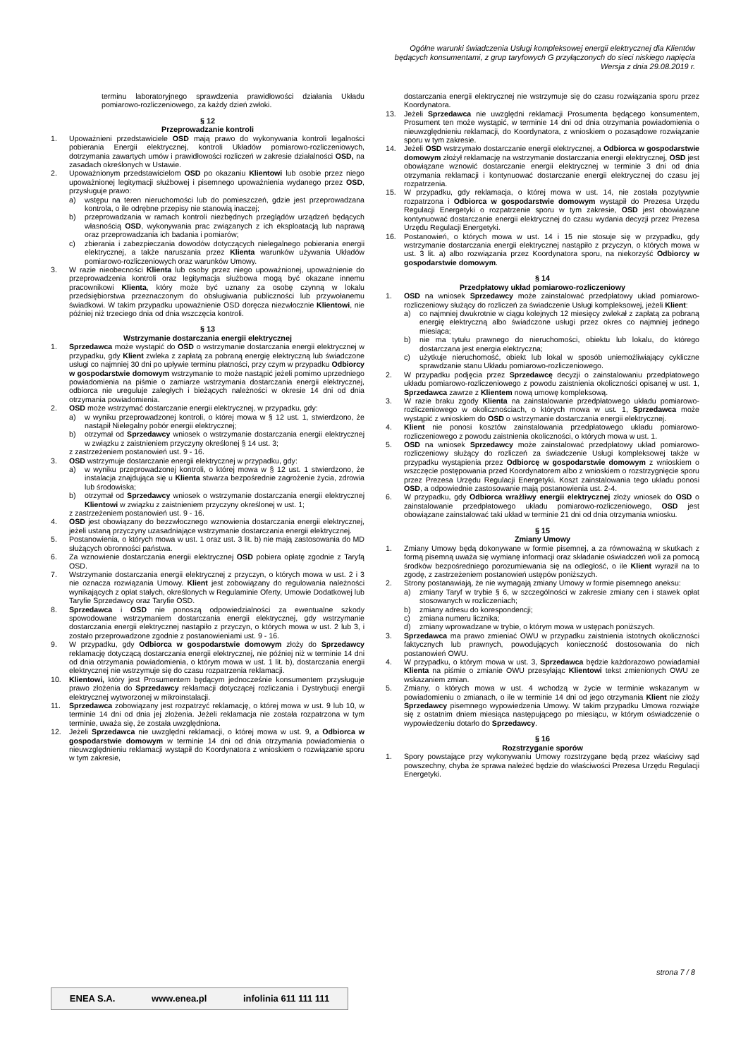Ogólne warunki świadczenia Usługi kompleksowej energii elektrycznej dla Klientów
będących konsumentami, z grup taryfowych G przyłączonych do sieci niskiego napięcia
Wersja z dnia 29.08.2019 r.
terminu laboratoryjnego sprawdzenia prawidłowości działania Układu pomiarowo-rozliczeniowego, za każdy dzień zwłoki.
§ 12
Przeprowadzanie kontroli
1. Upoważnieni przedstawiciele OSD mają prawo do wykonywania kontroli legalności pobierania Energii elektrycznej, kontroli Układów pomiarowo-rozliczeniowych, dotrzymania zawartych umów i prawidłowości rozliczeń w zakresie działalności OSD, na zasadach określonych w Ustawie.
2. Upoważnionym przedstawicielom OSD po okazaniu Klientowi lub osobie przez niego upoważnionej legitymacji służbowej i pisemnego upoważnienia wydanego przez OSD, przysługuje prawo:
a) wstępu na teren nieruchomości lub do pomieszczeń, gdzie jest przeprowadzana kontrola, o ile odrębne przepisy nie stanowią inaczej;
b) przeprowadzania w ramach kontroli niezbędnych przeglądów urządzeń będących własnością OSD, wykonywania prac związanych z ich eksploatacją lub naprawą oraz przeprowadzania ich badania i pomiarów;
c) zbierania i zabezpieczania dowodów dotyczących nielegalnego pobierania energii elektrycznej, a także naruszania przez Klienta warunków używania Układów pomiarowo-rozliczeniowych oraz warunków Umowy.
3. W razie nieobecności Klienta lub osoby przez niego upoważnionej, upoważnienie do przeprowadzenia kontroli oraz legitymacja służbowa mogą być okazane innemu pracownikowi Klienta, który może być uznany za osobę czynną w lokalu przedsiębiorstwa przeznaczonym do obsługiwania publiczności lub przywołanemu świadkowi. W takim przypadku upoważnienie OSD doręcza niezwłocznie Klientowi, nie później niż trzeciego dnia od dnia wszczęcia kontroli.
§ 13
Wstrzymanie dostarczania energii elektrycznej
1. Sprzedawca może wystąpić do OSD o wstrzymanie dostarczania energii elektrycznej w przypadku, gdy Klient zwleka z zapłatą za pobraną energię elektryczną lub świadczone usługi co najmniej 30 dni po upływie terminu płatności, przy czym w przypadku Odbiorcy w gospodarstwie domowym wstrzymanie to może nastąpić jeżeli pomimo uprzedniego powiadomienia na piśmie o zamiarze wstrzymania dostarczania energii elektrycznej, odbiorca nie ureguluje zaległych i bieżących należności w okresie 14 dni od dnia otrzymania powiadomienia.
2. OSD może wstrzymać dostarczanie energii elektrycznej, w przypadku, gdy:
a) w wyniku przeprowadzonej kontroli, o której mowa w § 12 ust. 1, stwierdzono, że nastąpił Nielegalny pobór energii elektrycznej;
b) otrzymał od Sprzedawcy wniosek o wstrzymanie dostarczania energii elektrycznej w związku z zaistnieniem przyczyny określonej § 14 ust. 3;
z zastrzeżeniem postanowień ust. 9 - 16.
3. OSD wstrzymuje dostarczanie energii elektrycznej w przypadku, gdy:
a) w wyniku przeprowadzonej kontroli, o której mowa w § 12 ust. 1 stwierdzono, że instalacja znajdująca się u Klienta stwarza bezpośrednie zagrożenie życia, zdrowia lub środowiska;
b) otrzymał od Sprzedawcy wniosek o wstrzymanie dostarczania energii elektrycznej Klientowi w związku z zaistnieniem przyczyny określonej w ust. 1;
z zastrzeżeniem postanowień ust. 9 - 16.
4. OSD jest obowiązany do bezzwłocznego wznowienia dostarczania energii elektrycznej, jeżeli ustaną przyczyny uzasadniające wstrzymanie dostarczania energii elektrycznej.
5. Postanowienia, o których mowa w ust. 1 oraz ust. 3 lit. b) nie mają zastosowania do MD służących obronności państwa.
6. Za wznowienie dostarczania energii elektrycznej OSD pobiera opłatę zgodnie z Taryfą OSD.
7. Wstrzymanie dostarczania energii elektrycznej z przyczyn, o których mowa w ust. 2 i 3 nie oznacza rozwiązania Umowy. Klient jest zobowiązany do regulowania należności wynikających z opłat stałych, określonych w Regulaminie Oferty, Umowie Dodatkowej lub Taryfie Sprzedawcy oraz Taryfie OSD.
8. Sprzedawca i OSD nie ponoszą odpowiedzialności za ewentualne szkody spowodowane wstrzymaniem dostarczania energii elektrycznej, gdy wstrzymanie dostarczania energii elektrycznej nastąpiło z przyczyn, o których mowa w ust. 2 lub 3, i zostało przeprowadzone zgodnie z postanowieniami ust. 9 - 16.
9. W przypadku, gdy Odbiorca w gospodarstwie domowym złoży do Sprzedawcy reklamację dotyczącą dostarczania energii elektrycznej, nie później niż w terminie 14 dni od dnia otrzymania powiadomienia, o którym mowa w ust. 1 lit. b), dostarczania energii elektrycznej nie wstrzymuje się do czasu rozpatrzenia reklamacji.
10. Klientowi, który jest Prosumentem będącym jednocześnie konsumentem przysługuje prawo złożenia do Sprzedawcy reklamacji dotyczącej rozliczania i Dystrybucji energii elektrycznej wytworzonej w mikroinstalacji.
11. Sprzedawca zobowiązany jest rozpatrzyć reklamację, o której mowa w ust. 9 lub 10, w terminie 14 dni od dnia jej złożenia. Jeżeli reklamacja nie została rozpatrzona w tym terminie, uważa się, że została uwzględniona.
12. Jeżeli Sprzedawca nie uwzględni reklamacji, o której mowa w ust. 9, a Odbiorca w gospodarstwie domowym w terminie 14 dni od dnia otrzymania powiadomienia o nieuwzględnieniu reklamacji wystąpił do Koordynatora z wnioskiem o rozwiązanie sporu w tym zakresie,
dostarczania energii elektrycznej nie wstrzymuje się do czasu rozwiązania sporu przez Koordynatora.
13. Jeżeli Sprzedawca nie uwzględni reklamacji Prosumenta będącego konsumentem, Prosument ten może wystąpić, w terminie 14 dni od dnia otrzymania powiadomienia o nieuwzględnieniu reklamacji, do Koordynatora, z wnioskiem o pozasądowe rozwiązanie sporu w tym zakresie.
14. Jeżeli OSD wstrzymało dostarczanie energii elektrycznej, a Odbiorca w gospodarstwie domowym złożył reklamację na wstrzymanie dostarczania energii elektrycznej, OSD jest obowiązane wznowić dostarczanie energii elektrycznej w terminie 3 dni od dnia otrzymania reklamacji i kontynuować dostarczanie energii elektrycznej do czasu jej rozpatrzenia.
15. W przypadku, gdy reklamacja, o której mowa w ust. 14, nie została pozytywnie rozpatrzona i Odbiorca w gospodarstwie domowym wystąpił do Prezesa Urzędu Regulacji Energetyki o rozpatrzenie sporu w tym zakresie, OSD jest obowiązane kontynuować dostarczanie energii elektrycznej do czasu wydania decyzji przez Prezesa Urzędu Regulacji Energetyki.
16. Postanowień, o których mowa w ust. 14 i 15 nie stosuje się w przypadku, gdy wstrzymanie dostarczania energii elektrycznej nastąpiło z przyczyn, o których mowa w ust. 3 lit. a) albo rozwiązania przez Koordynatora sporu, na niekorzyść Odbiorcy w gospodarstwie domowym.
§ 14
Przedpłatowy układ pomiarowo-rozliczeniowy
1. OSD na wniosek Sprzedawcy może zainstalować przedpłatowy układ pomiarowo-rozliczeniowy służący do rozliczeń za świadczenie Usługi kompleksowej, jeżeli Klient:
a) co najmniej dwukrotnie w ciągu kolejnych 12 miesięcy zwlekał z zapłatą za pobraną energię elektryczną albo świadczone usługi przez okres co najmniej jednego miesiąca;
b) nie ma tytułu prawnego do nieruchomości, obiektu lub lokalu, do którego dostarczana jest energia elektryczna;
c) użytkuje nieruchomość, obiekt lub lokal w sposób uniemożliwiający cykliczne sprawdzanie stanu Układu pomiarowo-rozliczeniowego.
2. W przypadku podjęcia przez Sprzedawcę decyzji o zainstalowaniu przedpłatowego układu pomiarowo-rozliczeniowego z powodu zaistnienia okoliczności opisanej w ust. 1, Sprzedawca zawrze z Klientem nową umowę kompleksową.
3. W razie braku zgody Klienta na zainstalowanie przedpłatowego układu pomiarowo-rozliczeniowego w okolicznościach, o których mowa w ust. 1, Sprzedawca może wystąpić z wnioskiem do OSD o wstrzymanie dostarczania energii elektrycznej.
4. Klient nie ponosi kosztów zainstalowania przedpłatowego układu pomiarowo-rozliczeniowego z powodu zaistnienia okoliczności, o których mowa w ust. 1.
5. OSD na wniosek Sprzedawcy może zainstalować przedpłatowy układ pomiarowo-rozliczeniowy służący do rozliczeń za świadczenie Usługi kompleksowej także w przypadku wystąpienia przez Odbiorcę w gospodarstwie domowym z wnioskiem o wszczęcie postępowania przed Koordynatorem albo z wnioskiem o rozstrzygnięcie sporu przez Prezesa Urzędu Regulacji Energetyki. Koszt zainstalowania tego układu ponosi OSD, a odpowiednie zastosowanie mają postanowienia ust. 2-4.
6. W przypadku, gdy Odbiorca wrażliwy energii elektrycznej złoży wniosek do OSD o zainstalowanie przedpłatowego układu pomiarowo-rozliczeniowego, OSD jest obowiązane zainstalować taki układ w terminie 21 dni od dnia otrzymania wniosku.
§ 15
Zmiany Umowy
1. Zmiany Umowy będą dokonywane w formie pisemnej, a za równoważną w skutkach z formą pisemną uważa się wymianę informacji oraz składanie oświadczeń woli za pomocą środków bezpośredniego porozumiewania się na odległość, o ile Klient wyraził na to zgodę, z zastrzeżeniem postanowień ustępów poniższych.
2. Strony postanawiają, że nie wymagają zmiany Umowy w formie pisemnego aneksu:
a) zmiany Taryf w trybie § 6, w szczególności w zakresie zmiany cen i stawek opłat stosowanych w rozliczeniach;
b) zmiany adresu do korespondencji;
c) zmiana numeru licznika;
d) zmiany wprowadzane w trybie, o którym mowa w ustępach poniższych.
3. Sprzedawca ma prawo zmieniać OWU w przypadku zaistnienia istotnych okoliczności faktycznych lub prawnych, powodujących konieczność dostosowania do nich postanowień OWU.
4. W przypadku, o którym mowa w ust. 3, Sprzedawca będzie każdorazowo powiadamiał Klienta na piśmie o zmianie OWU przesyłając Klientowi tekst zmienionych OWU ze wskazaniem zmian.
5. Zmiany, o których mowa w ust. 4 wchodzą w życie w terminie wskazanym w powiadomieniu o zmianach, o ile w terminie 14 dni od jego otrzymania Klient nie złoży Sprzedawcy pisemnego wypowiedzenia Umowy. W takim przypadku Umowa rozwiąże się z ostatnim dniem miesiąca następującego po miesiącu, w którym oświadczenie o wypowiedzeniu dotarło do Sprzedawcy.
§ 16
Rozstrzyganie sporów
1. Spory powstające przy wykonywaniu Umowy rozstrzygane będą przez właściwy sąd powszechny, chyba że sprawa należeć będzie do właściwości Prezesa Urzędu Regulacji Energetyki.
strona 7 / 8
ENEA S.A. www.enea.pl infolinia 611 111 111